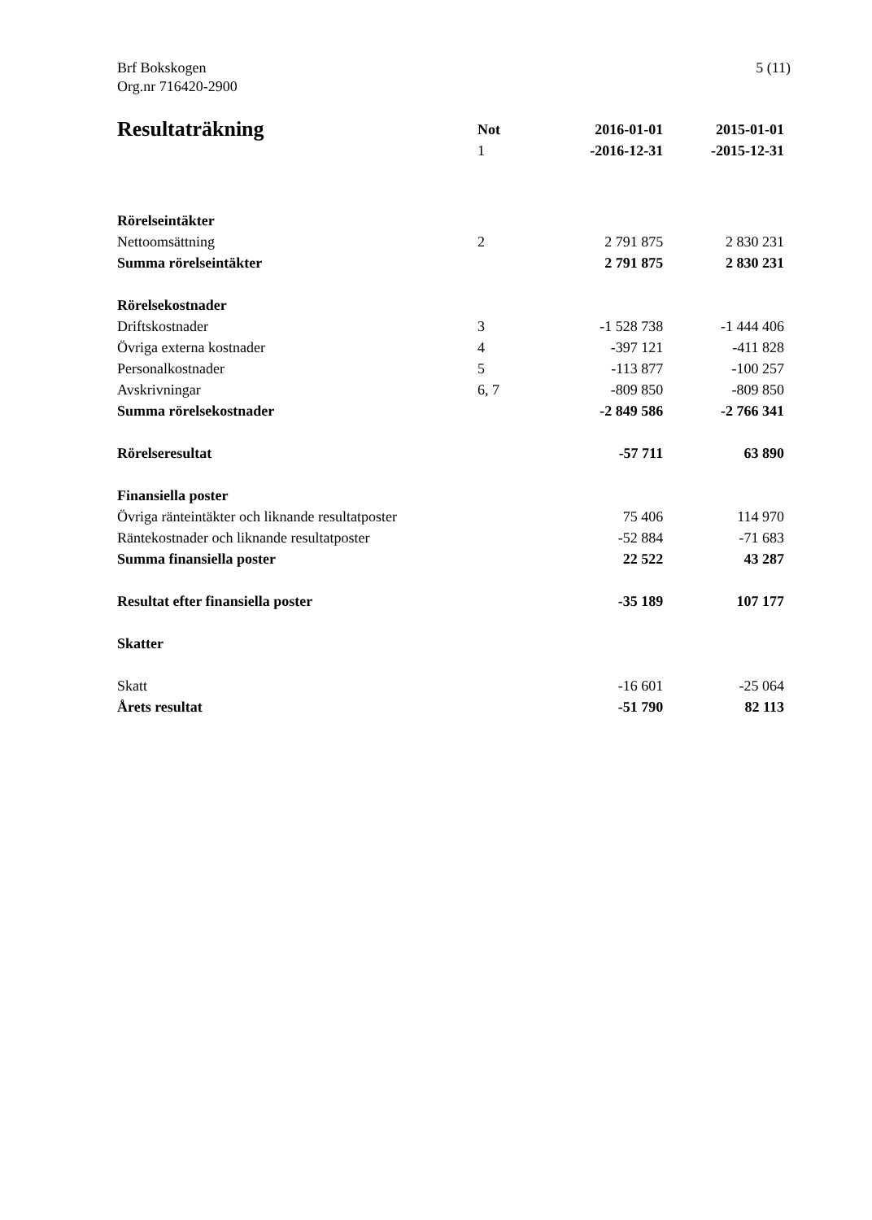Brf Bokskogen
Org.nr 716420-2900
5 (11)
| Resultaträkning | Not | 2016-01-01 | 2015-01-01 |
| --- | --- | --- | --- |
| | 1 | -2016-12-31 | -2015-12-31 |
| Rörelseintäkter | | | |
| Nettoomsättning | 2 | 2 791 875 | 2 830 231 |
| Summa rörelseintäkter | | 2 791 875 | 2 830 231 |
| Rörelsekostnader | | | |
| Driftskostnader | 3 | -1 528 738 | -1 444 406 |
| Övriga externa kostnader | 4 | -397 121 | -411 828 |
| Personalkostnader | 5 | -113 877 | -100 257 |
| Avskrivningar | 6, 7 | -809 850 | -809 850 |
| Summa rörelsekostnader | | -2 849 586 | -2 766 341 |
| Rörelseresultat | | -57 711 | 63 890 |
| Finansiella poster | | | |
| Övriga ränteintäkter och liknande resultatposter | | 75 406 | 114 970 |
| Räntekostnader och liknande resultatposter | | -52 884 | -71 683 |
| Summa finansiella poster | | 22 522 | 43 287 |
| Resultat efter finansiella poster | | -35 189 | 107 177 |
| Skatter | | | |
| Skatt | | -16 601 | -25 064 |
| Årets resultat | | -51 790 | 82 113 |